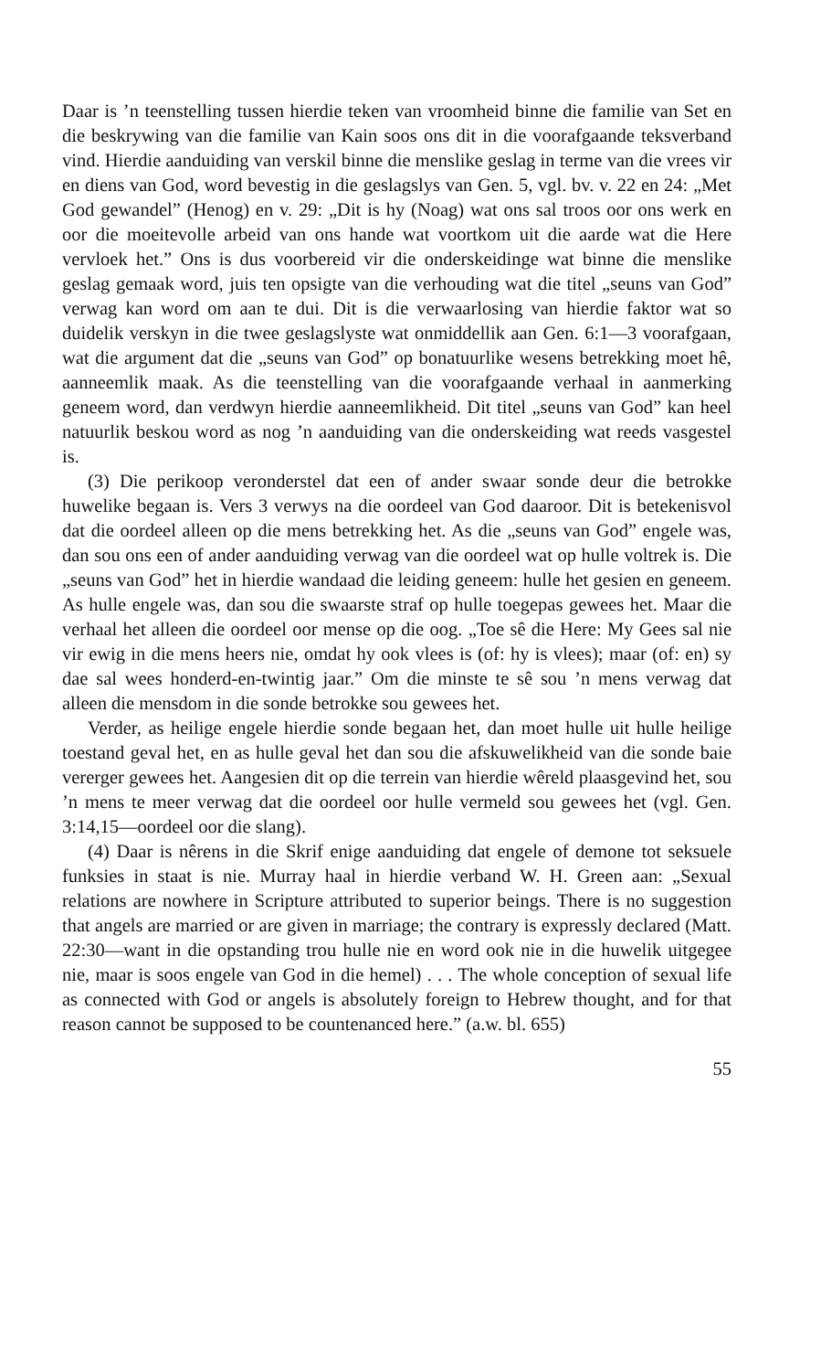Daar is ’n teenstelling tussen hierdie teken van vroomheid binne die familie van Set en die beskrywing van die familie van Kain soos ons dit in die voorafgaande teksverband vind. Hierdie aanduiding van verskil binne die menslike geslag in terme van die vrees vir en diens van God, word bevestig in die geslagslys van Gen. 5, vgl. bv. v. 22 en 24: „Met God gewandel” (Henog) en v. 29: „Dit is hy (Noag) wat ons sal troos oor ons werk en oor die moeitevolle arbeid van ons hande wat voortkom uit die aarde wat die Here vervloek het.” Ons is dus voorbereid vir die onderskeidinge wat binne die menslike geslag gemaak word, juis ten opsigte van die verhouding wat die titel „seuns van God” verwag kan word om aan te dui. Dit is die verwaarlosing van hierdie faktor wat so duidelik verskyn in die twee geslagslyste wat onmiddellik aan Gen. 6:1—3 voorafgaan, wat die argument dat die „seuns van God” op bonatuurlike wesens betrekking moet hê, aanneemlik maak. As die teenstelling van die voorafgaande verhaal in aanmerking geneem word, dan verdwyn hierdie aanneemlikheid. Dit titel „seuns van God” kan heel natuurlik beskou word as nog ’n aanduiding van die onderskeiding wat reeds vasgestel is.
(3) Die perikoop veronderstel dat een of ander swaar sonde deur die betrokke huwelike begaan is. Vers 3 verwys na die oordeel van God daaroor. Dit is betekenisvol dat die oordeel alleen op die mens betrekking het. As die „seuns van God” engele was, dan sou ons een of ander aanduiding verwag van die oordeel wat op hulle voltrek is. Die „seuns van God” het in hierdie wandaad die leiding geneem: hulle het gesien en geneem. As hulle engele was, dan sou die swaarste straf op hulle toegepas gewees het. Maar die verhaal het alleen die oordeel oor mense op die oog. „Toe sê die Here: My Gees sal nie vir ewig in die mens heers nie, omdat hy ook vlees is (of: hy is vlees); maar (of: en) sy dae sal wees honderd-en-twintig jaar.” Om die minste te sê sou ’n mens verwag dat alleen die mensdom in die sonde betrokke sou gewees het.
Verder, as heilige engele hierdie sonde begaan het, dan moet hulle uit hulle heilige toestand geval het, en as hulle geval het dan sou die afskuwelikheid van die sonde baie vererger gewees het. Aangesien dit op die terrein van hierdie wêreld plaasgevind het, sou ’n mens te meer verwag dat die oordeel oor hulle vermeld sou gewees het (vgl. Gen. 3:14,15—oordeel oor die slang).
(4) Daar is nêrens in die Skrif enige aanduiding dat engele of demone tot seksuele funksies in staat is nie. Murray haal in hierdie verband W. H. Green aan: „Sexual relations are nowhere in Scripture attributed to superior beings. There is no suggestion that angels are married or are given in marriage; the contrary is expressly declared (Matt. 22:30—want in die opstanding trou hulle nie en word ook nie in die huwelik uitgegee nie, maar is soos engele van God in die hemel) . . . The whole conception of sexual life as connected with God or angels is absolutely foreign to Hebrew thought, and for that reason cannot be supposed to be countenanced here.” (a.w. bl. 655)
55